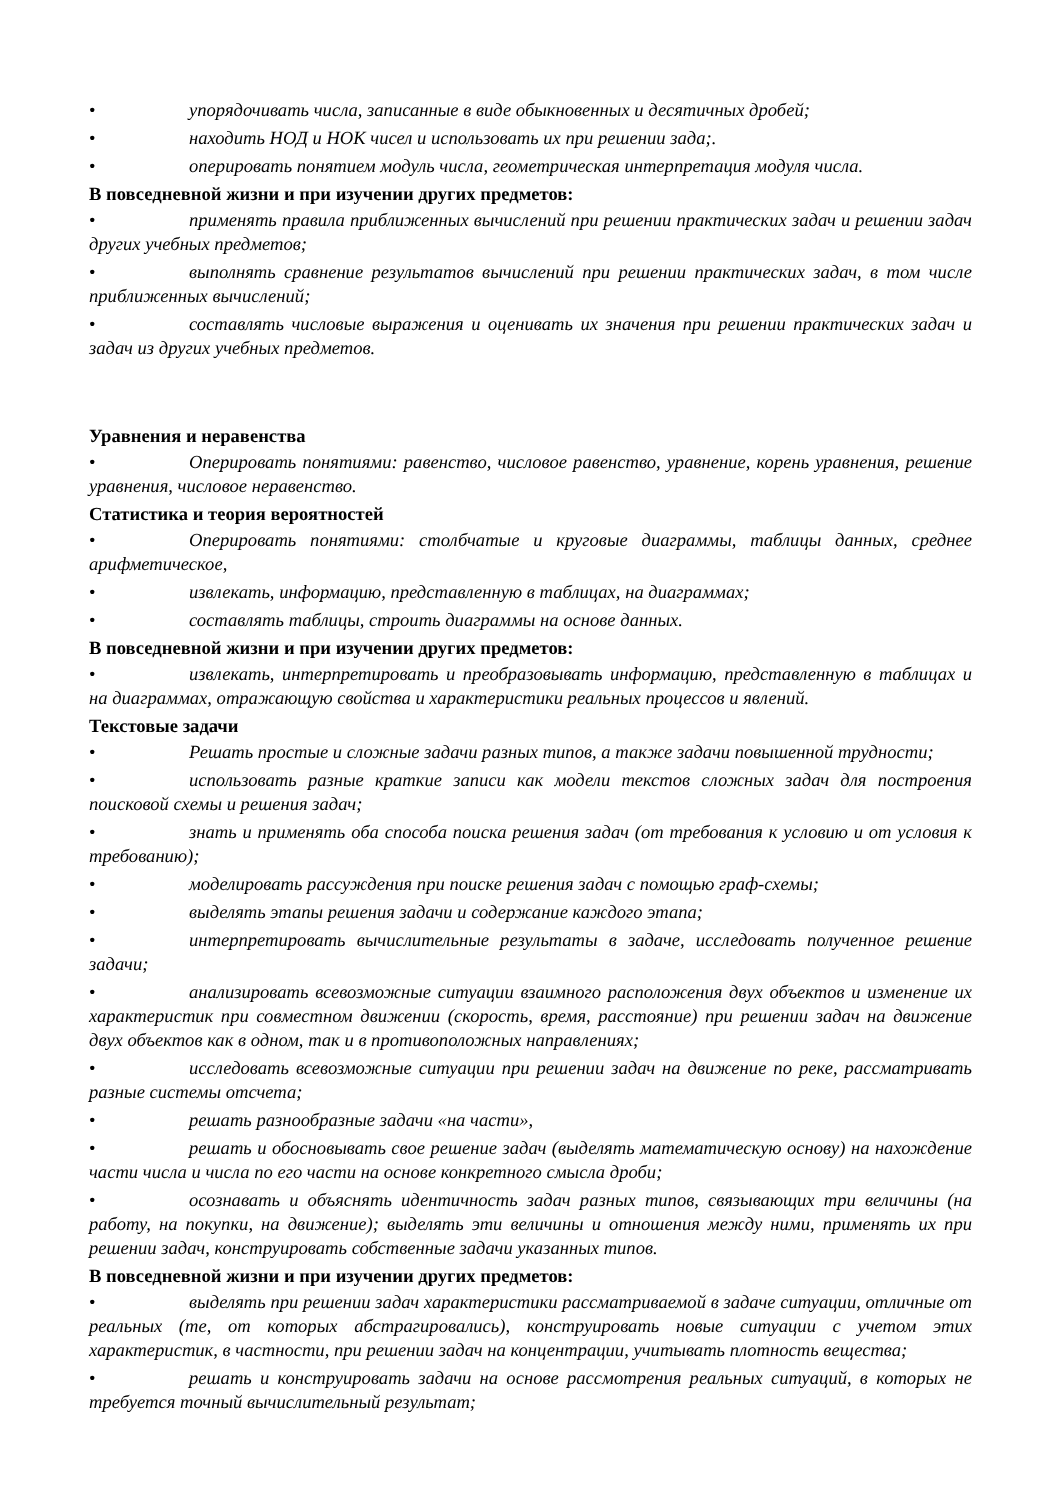• упорядочивать числа, записанные в виде обыкновенных и десятичных дробей;
• находить НОД и НОК чисел и использовать их при решении зада;.
• оперировать понятием модуль числа, геометрическая интерпретация модуля числа.
В повседневной жизни и при изучении других предметов:
• применять правила приближенных вычислений при решении практических задач и решении задач других учебных предметов;
• выполнять сравнение результатов вычислений при решении практических задач, в том числе приближенных вычислений;
• составлять числовые выражения и оценивать их значения при решении практических задач и задач из других учебных предметов.
Уравнения и неравенства
• Оперировать понятиями: равенство, числовое равенство, уравнение, корень уравнения, решение уравнения, числовое неравенство.
Статистика и теория вероятностей
• Оперировать понятиями: столбчатые и круговые диаграммы, таблицы данных, среднее арифметическое,
• извлекать, информацию, представленную в таблицах, на диаграммах;
• составлять таблицы, строить диаграммы на основе данных.
В повседневной жизни и при изучении других предметов:
• извлекать, интерпретировать и преобразовывать информацию, представленную в таблицах и на диаграммах, отражающую свойства и характеристики реальных процессов и явлений.
Текстовые задачи
• Решать простые и сложные задачи разных типов, а также задачи повышенной трудности;
• использовать разные краткие записи как модели текстов сложных задач для построения поисковой схемы и решения задач;
• знать и применять оба способа поиска решения задач (от требования к условию и от условия к требованию);
• моделировать рассуждения при поиске решения задач с помощью граф-схемы;
• выделять этапы решения задачи и содержание каждого этапа;
• интерпретировать вычислительные результаты в задаче, исследовать полученное решение задачи;
• анализировать всевозможные ситуации взаимного расположения двух объектов и изменение их характеристик при совместном движении (скорость, время, расстояние) при решении задач на движение двух объектов как в одном, так и в противоположных направлениях;
• исследовать всевозможные ситуации при решении задач на движение по реке, рассматривать разные системы отсчета;
• решать разнообразные задачи «на части»,
• решать и обосновывать свое решение задач (выделять математическую основу) на нахождение части числа и числа по его части на основе конкретного смысла дроби;
• осознавать и объяснять идентичность задач разных типов, связывающих три величины (на работу, на покупки, на движение); выделять эти величины и отношения между ними, применять их при решении задач, конструировать собственные задачи указанных типов.
В повседневной жизни и при изучении других предметов:
• выделять при решении задач характеристики рассматриваемой в задаче ситуации, отличные от реальных (те, от которых абстрагировались), конструировать новые ситуации с учетом этих характеристик, в частности, при решении задач на концентрации, учитывать плотность вещества;
• решать и конструировать задачи на основе рассмотрения реальных ситуаций, в которых не требуется точный вычислительный результат;